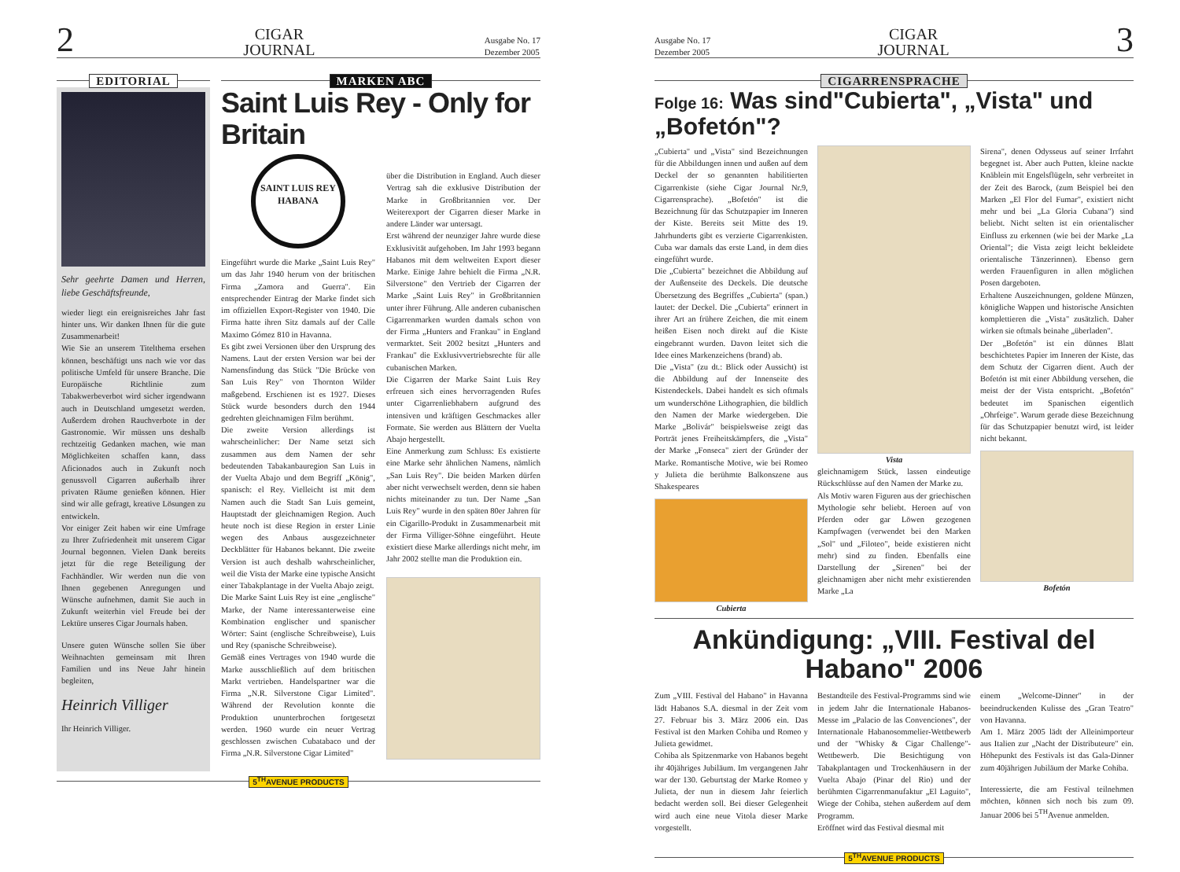2
CIGAR
JOURNAL
Ausgabe No. 17
Dezember 2005
EDITORIAL
Sehr geehrte Damen und Herren, liebe Geschäftsfreunde,
wieder liegt ein ereignisreiches Jahr fast hinter uns. Wir danken Ihnen für die gute Zusammenarbeit!
Wie Sie an unserem Titelthema ersehen können, beschäftigt uns nach wie vor das politische Umfeld für unsere Branche. Die Europäische Richtlinie zum Tabakwerbeverbot wird sicher irgendwann auch in Deutschland umgesetzt werden. Außerdem drohen Rauchverbote in der Gastronomie. Wir müssen uns deshalb rechtzeitig Gedanken machen, wie man Möglichkeiten schaffen kann, dass Aficionados auch in Zukunft noch genussvoll Cigarren außerhalb ihrer privaten Räume genießen können. Hier sind wir alle gefragt, kreative Lösungen zu entwickeln.
Vor einiger Zeit haben wir eine Umfrage zu Ihrer Zufriedenheit mit unserem Cigar Journal begonnen. Vielen Dank bereits jetzt für die rege Beteiligung der Fachhändler. Wir werden nun die von Ihnen gegebenen Anregungen und Wünsche aufnehmen, damit Sie auch in Zukunft weiterhin viel Freude bei der Lektüre unseres Cigar Journals haben.
Unsere guten Wünsche sollen Sie über Weihnachten gemeinsam mit Ihren Familien und ins Neue Jahr hinein begleiten,
Heinrich Villiger
Ihr Heinrich Villiger.
MARKEN ABC
Saint Luis Rey - Only for Britain
SAINT LUIS REY
HABANA
Eingeführt wurde die Marke „Saint Luis Rey" um das Jahr 1940 herum von der britischen Firma „Zamora and Guerra". Ein entsprechender Eintrag der Marke findet sich im offiziellen Export-Register von 1940. Die Firma hatte ihren Sitz damals auf der Calle Maximo Gómez 810 in Havanna.
Es gibt zwei Versionen über den Ursprung des Namens. Laut der ersten Version war bei der Namensfindung das Stück "Die Brücke von San Luis Rey" von Thornton Wilder maßgebend. Erschienen ist es 1927. Dieses Stück wurde besonders durch den 1944 gedrehten gleichnamigen Film berühmt.
Die zweite Version allerdings ist wahrscheinlicher: Der Name setzt sich zusammen aus dem Namen der sehr bedeutenden Tabakanbauregion San Luis in der Vuelta Abajo und dem Begriff „König", spanisch: el Rey. Vielleicht ist mit dem Namen auch die Stadt San Luis gemeint, Hauptstadt der gleichnamigen Region. Auch heute noch ist diese Region in erster Linie wegen des Anbaus ausgezeichneter Deckblätter für Habanos bekannt. Die zweite Version ist auch deshalb wahrscheinlicher, weil die Vista der Marke eine typische Ansicht einer Tabakplantage in der Vuelta Abajo zeigt.
Die Marke Saint Luis Rey ist eine „englische" Marke, der Name interessanterweise eine Kombination englischer und spanischer Wörter: Saint (englische Schreibweise), Luis und Rey (spanische Schreibweise).
Gemäß eines Vertrages von 1940 wurde die Marke ausschließlich auf dem britischen Markt vertrieben. Handelspartner war die Firma „N.R. Silverstone Cigar Limited". Während der Revolution konnte die Produktion ununterbrochen fortgesetzt werden. 1960 wurde ein neuer Vertrag geschlossen zwischen Cubatabaco und der Firma „N.R. Silverstone Cigar Limited"
über die Distribution in England. Auch dieser Vertrag sah die exklusive Distribution der Marke in Großbritannien vor. Der Weiterexport der Cigarren dieser Marke in andere Länder war untersagt.
Erst während der neunziger Jahre wurde diese Exklusivität aufgehoben. Im Jahr 1993 begann Habanos mit dem weltweiten Export dieser Marke. Einige Jahre behielt die Firma „N.R. Silverstone" den Vertrieb der Cigarren der Marke „Saint Luis Rey" in Großbritannien unter ihrer Führung. Alle anderen cubanischen Cigarrenmarken wurden damals schon von der Firma „Hunters and Frankau" in England vermarktet. Seit 2002 besitzt „Hunters and Frankau" die Exklusivvertriebsrechte für alle cubanischen Marken.
Die Cigarren der Marke Saint Luis Rey erfreuen sich eines hervorragenden Rufes unter Cigarrenliebhabern aufgrund des intensiven und kräftigen Geschmackes aller Formate. Sie werden aus Blättern der Vuelta Abajo hergestellt.
Eine Anmerkung zum Schluss: Es existierte eine Marke sehr ähnlichen Namens, nämlich „San Luis Rey". Die beiden Marken dürfen aber nicht verwechselt werden, denn sie haben nichts miteinander zu tun. Der Name „San Luis Rey" wurde in den späten 80er Jahren für ein Cigarillo-Produkt in Zusammenarbeit mit der Firma Villiger-Söhne eingeführt. Heute existiert diese Marke allerdings nicht mehr, im Jahr 2002 stellte man die Produktion ein.
5<sup>TH</sup>AVENUE PRODUCTS
Ausgabe No. 17
Dezember 2005
CIGAR
JOURNAL
3
CIGARRENSPRACHE
Folge 16: Was sind"Cubierta", „Vista" und „Bofetón"?
„Cubierta" und „Vista" sind Bezeichnungen für die Abbildungen innen und außen auf dem Deckel der so genannten habilitierten Cigarrenkiste (siehe Cigar Journal Nr.9, Cigarrensprache). „Bofetón" ist die Bezeichnung für das Schutzpapier im Inneren der Kiste. Bereits seit Mitte des 19. Jahrhunderts gibt es verzierte Cigarrenkisten. Cuba war damals das erste Land, in dem dies eingeführt wurde.
Die „Cubierta" bezeichnet die Abbildung auf der Außenseite des Deckels. Die deutsche Übersetzung des Begriffes „Cubierta" (span.) lautet: der Deckel. Die „Cubierta" erinnert in ihrer Art an frühere Zeichen, die mit einem heißen Eisen noch direkt auf die Kiste eingebrannt wurden. Davon leitet sich die Idee eines Markenzeichens (brand) ab.
Die „Vista" (zu dt.: Blick oder Aussicht) ist die Abbildung auf der Innenseite des Kistendeckels. Dabei handelt es sich oftmals um wunderschöne Lithographien, die bildlich den Namen der Marke wiedergeben. Die Marke „Bolivár" beispielsweise zeigt das Porträt jenes Freiheitskämpfers, die „Vista" der Marke „Fonseca" ziert der Gründer der Marke. Romantische Motive, wie bei Romeo y Julieta die berühmte Balkonszene aus Shakespeares
Cubierta
Vista
gleichnamigem Stück, lassen eindeutige Rückschlüsse auf den Namen der Marke zu.
Als Motiv waren Figuren aus der griechischen Mythologie sehr beliebt. Heroen auf von Pferden oder gar Löwen gezogenen Kampfwagen (verwendet bei den Marken „Sol" und „Filoteo", beide existieren nicht mehr) sind zu finden. Ebenfalls eine Darstellung der „Sirenen" bei der gleichnamigen aber nicht mehr existierenden Marke „La
Sirena", denen Odysseus auf seiner Irrfahrt begegnet ist. Aber auch Putten, kleine nackte Knäblein mit Engelsflügeln, sehr verbreitet in der Zeit des Barock, (zum Beispiel bei den Marken „El Flor del Fumar", existiert nicht mehr und bei „La Gloria Cubana") sind beliebt. Nicht selten ist ein orientalischer Einfluss zu erkennen (wie bei der Marke „La Oriental"; die Vista zeigt leicht bekleidete orientalische Tänzerinnen). Ebenso gern werden Frauenfiguren in allen möglichen Posen dargeboten.
Erhaltene Auszeichnungen, goldene Münzen, königliche Wappen und historische Ansichten komplettieren die „Vista" zusätzlich. Daher wirken sie oftmals beinahe „überladen".
Der „Bofetón" ist ein dünnes Blatt beschichtetes Papier im Inneren der Kiste, das dem Schutz der Cigarren dient. Auch der Bofetón ist mit einer Abbildung versehen, die meist der der Vista entspricht. „Bofetón" bedeutet im Spanischen eigentlich „Ohrfeige". Warum gerade diese Bezeichnung für das Schutzpapier benutzt wird, ist leider nicht bekannt.
Bofetón
Ankündigung: „VIII. Festival del Habano" 2006
Zum „VIII. Festival del Habano" in Havanna lädt Habanos S.A. diesmal in der Zeit vom 27. Februar bis 3. März 2006 ein. Das Festival ist den Marken Cohiba und Romeo y Julieta gewidmet.
Cohiba als Spitzenmarke von Habanos begeht ihr 40jähriges Jubiläum. Im vergangenen Jahr war der 130. Geburtstag der Marke Romeo y Julieta, der nun in diesem Jahr feierlich bedacht werden soll. Bei dieser Gelegenheit wird auch eine neue Vitola dieser Marke vorgestellt.
Bestandteile des Festival-Programms sind wie in jedem Jahr die Internationale Habanos-Messe im „Palacio de las Convenciones", der Internationale Habanosommelier-Wettbewerb und der "Whisky & Cigar Challenge"-Wettbewerb. Die Besichtigung von Tabakplantagen und Trockenhäusern in der Vuelta Abajo (Pinar del Rio) und der berühmten Cigarrenmanufaktur „El Laguito", Wiege der Cohiba, stehen außerdem auf dem Programm.
Eröffnet wird das Festival diesmal mit
einem „Welcome-Dinner" in der beeindruckenden Kulisse des „Gran Teatro" von Havanna.
Am 1. März 2005 lädt der Alleinimporteur aus Italien zur „Nacht der Distributeure" ein. Höhepunkt des Festivals ist das Gala-Dinner zum 40jährigen Jubiläum der Marke Cohiba.
Interessierte, die am Festival teilnehmen möchten, können sich noch bis zum 09. Januar 2006 bei 5<sup>TH</sup>Avenue anmelden.
5<sup>TH</sup>AVENUE PRODUCTS